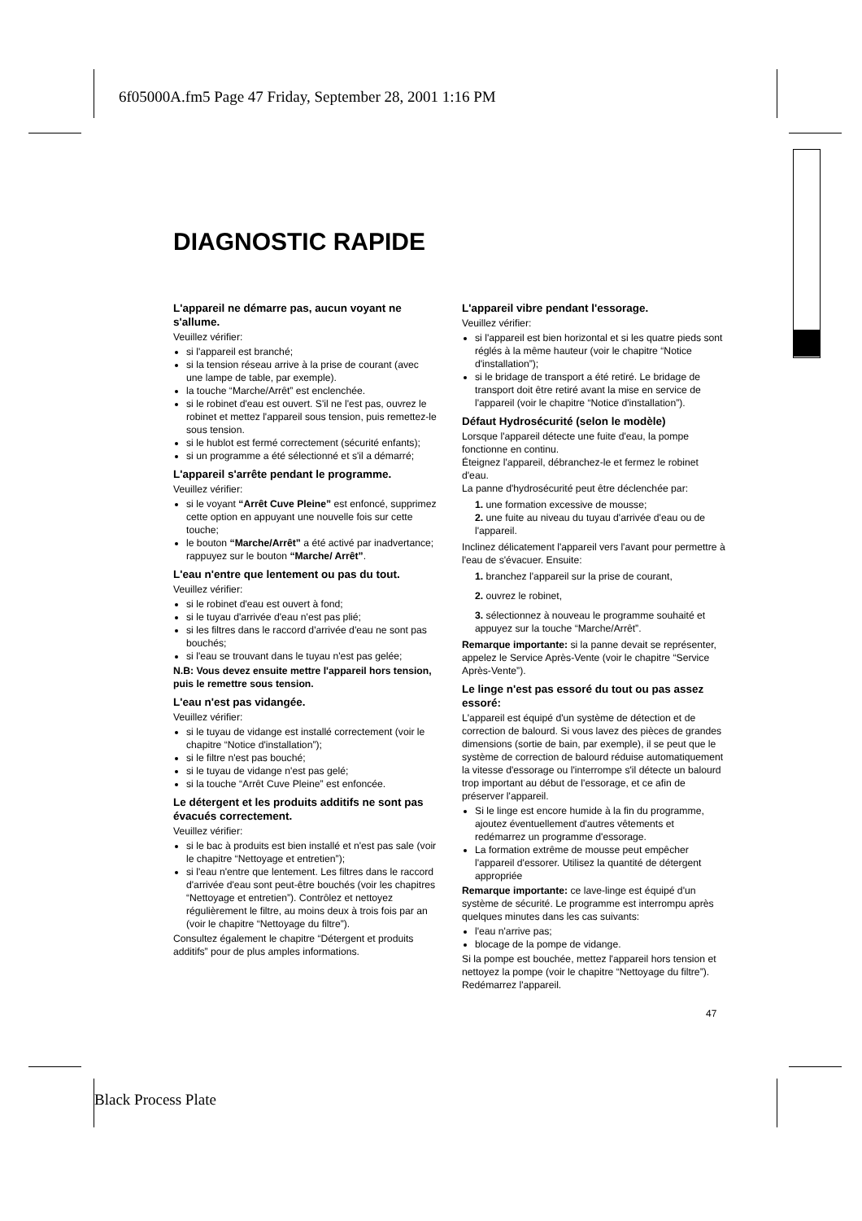6f05000A.fm5 Page 47 Friday, September 28, 2001 1:16 PM
DIAGNOSTIC RAPIDE
L'appareil ne démarre pas, aucun voyant ne s'allume.
Veuillez vérifier:
si l'appareil est branché;
si la tension réseau arrive à la prise de courant (avec une lampe de table, par exemple).
la touche “Marche/Arrêt” est enclenchée.
si le robinet d'eau est ouvert. S'il ne l'est pas, ouvrez le robinet et mettez l'appareil sous tension, puis remettez-le sous tension.
si le hublot est fermé correctement (sécurité enfants);
si un programme a été sélectionné et s'il a démarré;
L'appareil s'arrête pendant le programme.
Veuillez vérifier:
si le voyant “Arrêt Cuve Pleine” est enfoncé, supprimez cette option en appuyant une nouvelle fois sur cette touche;
le bouton “Marche/Arrêt” a été activé par inadvertance; rappuyez sur le bouton “Marche/ Arrêt”.
L'eau n'entre que lentement ou pas du tout.
Veuillez vérifier:
si le robinet d'eau est ouvert à fond;
si le tuyau d'arrivée d'eau n'est pas plié;
si les filtres dans le raccord d'arrivée d'eau ne sont pas bouchés;
si l'eau se trouvant dans le tuyau n'est pas gelée;
N.B: Vous devez ensuite mettre l'appareil hors tension, puis le remettre sous tension.
L'eau n'est pas vidangée.
Veuillez vérifier:
si le tuyau de vidange est installé correctement (voir le chapitre “Notice d'installation”);
si le filtre n'est pas bouché;
si le tuyau de vidange n'est pas gelé;
si la touche “Arrêt Cuve Pleine” est enfoncée.
Le détergent et les produits additifs ne sont pas évacués correctement.
Veuillez vérifier:
si le bac à produits est bien installé et n'est pas sale (voir le chapitre “Nettoyage et entretien”);
si l'eau n'entre que lentement. Les filtres dans le raccord d'arrivée d'eau sont peut-être bouchés (voir les chapitres “Nettoyage et entretien”). Contrôlez et nettoyez régulièrement le filtre, au moins deux à trois fois par an (voir le chapitre “Nettoyage du filtre”).
Consultez également le chapitre “Détergent et produits additifs” pour de plus amples informations.
L'appareil vibre pendant l'essorage.
Veuillez vérifier:
si l'appareil est bien horizontal et si les quatre pieds sont réglés à la même hauteur (voir le chapitre “Notice d'installation”);
si le bridage de transport a été retiré. Le bridage de transport doit être retiré avant la mise en service de l'appareil (voir le chapitre “Notice d'installation”).
Défaut Hydrosécurité (selon le modèle)
Lorsque l'appareil détecte une fuite d'eau, la pompe fonctionne en continu.
Éteignez l'appareil, débranchez-le et fermez le robinet d'eau.
La panne d'hydrosécurité peut être déclenchée par:
1. une formation excessive de mousse;
2. une fuite au niveau du tuyau d'arrivée d'eau ou de l'appareil.
Inclinez délicatement l'appareil vers l'avant pour permettre à l'eau de s'évacuer. Ensuite:
1. branchez l'appareil sur la prise de courant,
2. ouvrez le robinet,
3. sélectionnez à nouveau le programme souhaité et appuyez sur la touche “Marche/Arrêt”.
Remarque importante: si la panne devait se représenter, appelez le Service Après-Vente (voir le chapitre “Service Après-Vente”).
Le linge n'est pas essoré du tout ou pas assez essoré:
L'appareil est équipé d'un système de détection et de correction de balourd. Si vous lavez des pièces de grandes dimensions (sortie de bain, par exemple), il se peut que le système de correction de balourd réduise automatiquement la vitesse d'essorage ou l'interrompe s'il détecte un balourd trop important au début de l'essorage, et ce afin de préserver l'appareil.
Si le linge est encore humide à la fin du programme, ajoutez éventuellement d'autres vêtements et redémarrez un programme d'essorage.
La formation extrême de mousse peut empêcher l'appareil d'essorer. Utilisez la quantité de détergent appropriée
Remarque importante: ce lave-linge est équipé d'un système de sécurité. Le programme est interrompu après quelques minutes dans les cas suivants:
l'eau n'arrive pas;
blocage de la pompe de vidange.
Si la pompe est bouchée, mettez l'appareil hors tension et nettoyez la pompe (voir le chapitre “Nettoyage du filtre”). Redémarrez l'appareil.
47
Black Process Plate